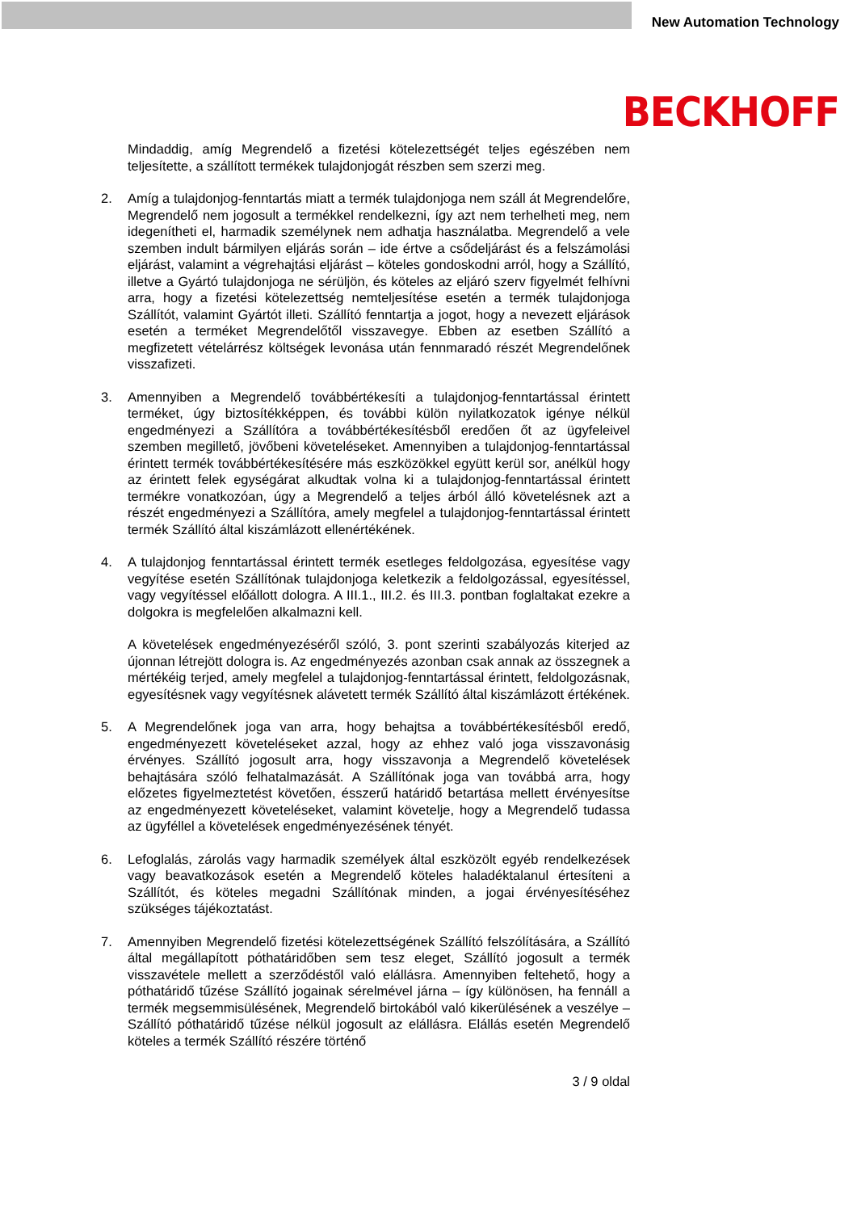New Automation Technology
BECKHOFF
Mindaddig, amíg Megrendelő a fizetési kötelezettségét teljes egészében nem teljesítette, a szállított termékek tulajdonjogát részben sem szerzi meg.
2. Amíg a tulajdonjog-fenntartás miatt a termék tulajdonjoga nem száll át Megrendelőre, Megrendelő nem jogosult a termékkel rendelkezni, így azt nem terhelheti meg, nem idegenítheti el, harmadik személynek nem adhatja használatba. Megrendelő a vele szemben indult bármilyen eljárás során – ide értve a csődeljárást és a felszámolási eljárást, valamint a végrehajtási eljárást – köteles gondoskodni arról, hogy a Szállító, illetve a Gyártó tulajdonjoga ne sérüljön, és köteles az eljáró szerv figyelmét felhívni arra, hogy a fizetési kötelezettség nemteljesítése esetén a termék tulajdonjoga Szállítót, valamint Gyártót illeti. Szállító fenntartja a jogot, hogy a nevezett eljárások esetén a terméket Megrendelőtől visszavegye. Ebben az esetben Szállító a megfizetett vételárrész költségek levonása után fennmaradó részét Megrendelőnek visszafizeti.
3. Amennyiben a Megrendelő továbbértékesíti a tulajdonjog-fenntartással érintett terméket, úgy biztosítékképpen, és további külön nyilatkozatok igénye nélkül engedményezi a Szállítóra a továbbértékesítésből eredően őt az ügyfeleivel szemben megillető, jövőbeni követeléseket. Amennyiben a tulajdonjog-fenntartással érintett termék továbbértékesítésére más eszközökkel együtt kerül sor, anélkül hogy az érintett felek egységárat alkudtak volna ki a tulajdonjog-fenntartással érintett termékre vonatkozóan, úgy a Megrendelő a teljes árból álló követelésnek azt a részét engedményezi a Szállítóra, amely megfelel a tulajdonjog-fenntartással érintett termék Szállító által kiszámlázott ellenértékének.
4. A tulajdonjog fenntartással érintett termék esetleges feldolgozása, egyesítése vagy vegyítése esetén Szállítónak tulajdonjoga keletkezik a feldolgozással, egyesítéssel, vagy vegyítéssel előállott dologra. A III.1., III.2. és III.3. pontban foglaltakat ezekre a dolgokra is megfelelően alkalmazni kell.
A követelések engedményezéséről szóló, 3. pont szerinti szabályozás kiterjed az újonnan létrejött dologra is. Az engedményezés azonban csak annak az összegnek a mértékéig terjed, amely megfelel a tulajdonjog-fenntartással érintett, feldolgozásnak, egyesítésnek vagy vegyítésnek alávetett termék Szállító által kiszámlázott értékének.
5. A Megrendelőnek joga van arra, hogy behajtsa a továbbértékesítésből eredő, engedményezett követeléseket azzal, hogy az ehhez való joga visszavonásig érvényes. Szállító jogosult arra, hogy visszavonja a Megrendelő követelések behajtására szóló felhatalmazását. A Szállítónak joga van továbbá arra, hogy előzetes figyelmeztetést követően, ésszerű határidő betartása mellett érvényesítse az engedményezett követeléseket, valamint követelje, hogy a Megrendelő tudassa az ügyféllel a követelések engedményezésének tényét.
6. Lefoglalás, zárolás vagy harmadik személyek által eszközölt egyéb rendelkezések vagy beavatkozások esetén a Megrendelő köteles haladéktalanul értesíteni a Szállítót, és köteles megadni Szállítónak minden, a jogai érvényesítéséhez szükséges tájékoztatást.
7. Amennyiben Megrendelő fizetési kötelezettségének Szállító felszólítására, a Szállító által megállapított póthatáridőben sem tesz eleget, Szállító jogosult a termék visszavétele mellett a szerződéstől való elállásra. Amennyiben feltehető, hogy a póthatáridő tűzése Szállító jogainak sérelmével járna – így különösen, ha fennáll a termék megsemmisülésének, Megrendelő birtokából való kikerülésének a veszélye – Szállító póthatáridő tűzése nélkül jogosult az elállásra. Elállás esetén Megrendelő köteles a termék Szállító részére történő
3 / 9 oldal